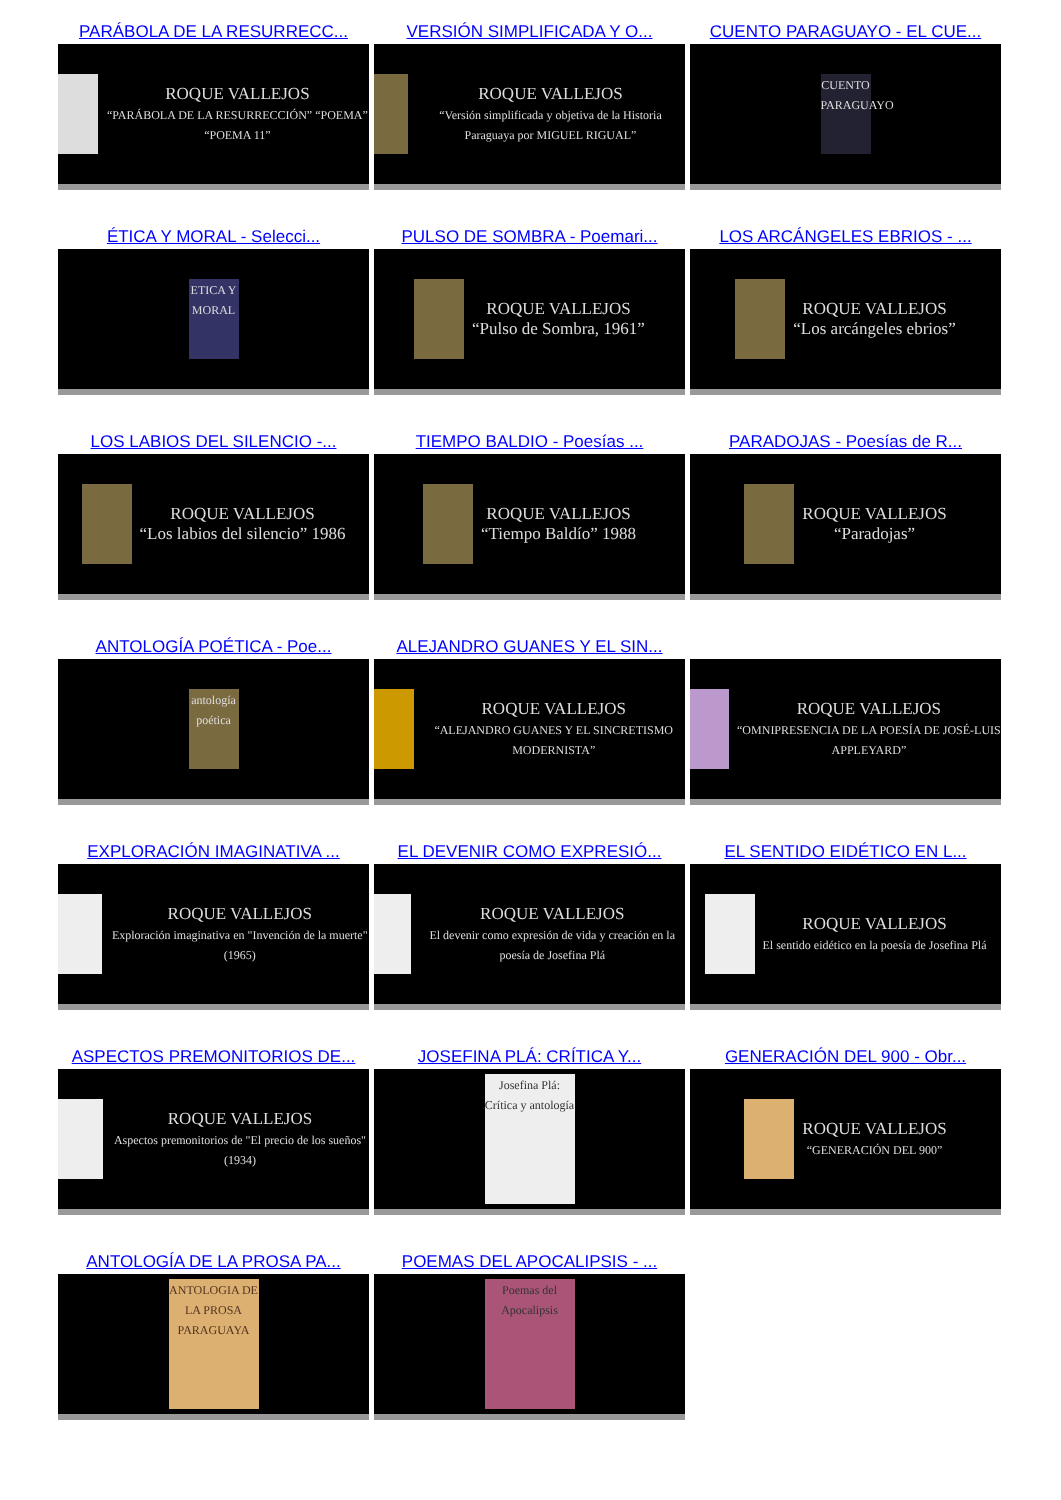PARÁBOLA DE LA RESURRECC...
ROQUE VALLEJOS
“PARÁBOLA DE LA RESURRECCIÓN” “POEMA” “POEMA 11”
VERSIÓN SIMPLIFICADA Y O...
ROQUE VALLEJOS
“Versión simplificada y objetiva de la Historia Paraguaya por MIGUEL RIGUAL”
CUENTO PARAGUAYO - EL CUE...
CUENTO PARAGUAYO
ÉTICA Y MORAL - Selecci...
ETICA Y MORAL
PULSO DE SOMBRA - Poemari...
ROQUE VALLEJOS
“Pulso de Sombra, 1961”
LOS ARCÁNGELES EBRIOS - ...
ROQUE VALLEJOS
“Los arcángeles ebrios”
LOS LABIOS DEL SILENCIO -...
ROQUE VALLEJOS
“Los labios del silencio” 1986
TIEMPO BALDIO - Poesías ...
ROQUE VALLEJOS
“Tiempo Baldío” 1988
PARADOJAS - Poesías de R...
ROQUE VALLEJOS
“Paradojas”
ANTOLOGÍA POÉTICA - Poe...
antología poética
ALEJANDRO GUANES Y EL SIN...
ROQUE VALLEJOS
“ALEJANDRO GUANES Y EL SINCRETISMO MODERNISTA”
ROQUE VALLEJOS
“OMNIPRESENCIA DE LA POESÍA DE JOSÉ-LUIS APPLEYARD”
EXPLORACIÓN IMAGINATIVA ...
ROQUE VALLEJOS
Exploración imaginativa en "Invención de la muerte" (1965)
EL DEVENIR COMO EXPRESIÓ...
ROQUE VALLEJOS
El devenir como expresión de vida y creación en la poesía de Josefina Plá
EL SENTIDO EIDÉTICO EN L...
ROQUE VALLEJOS
El sentido eidético en la poesía de Josefina Plá
ASPECTOS PREMONITORIOS DE...
ROQUE VALLEJOS
Aspectos premonitorios de "El precio de los sueños" (1934)
JOSEFINA PLÁ: CRÍTICA Y...
Josefina Plá: Crítica y antología
GENERACIÓN DEL 900 - Obr...
ROQUE VALLEJOS
“GENERACIÓN DEL 900”
ANTOLOGÍA DE LA PROSA PA...
ANTOLOGIA DE LA PROSA PARAGUAYA
POEMAS DEL APOCALIPSIS - ...
Poemas del Apocalipsis